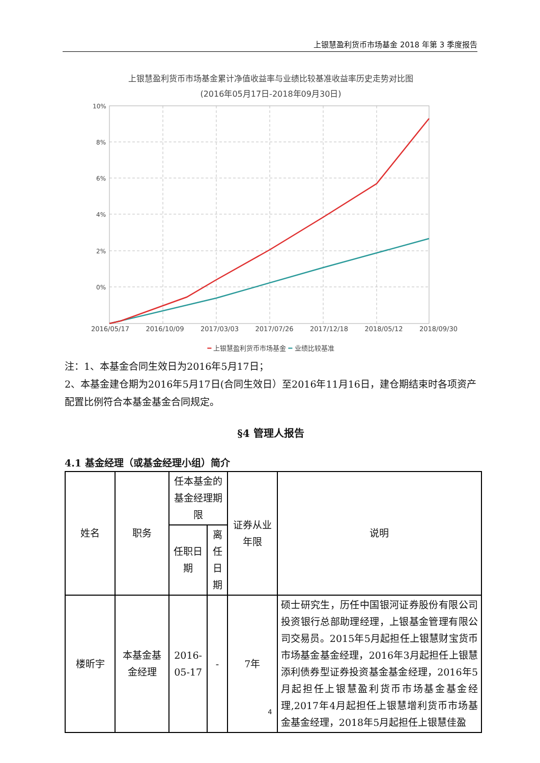上银慧盈利货币市场基金 2018 年第 3 季度报告
上银慧盈利货币市场基金累计净值收益率与业绩比较基准收益率历史走势对比图
(2016年05月17日-2018年09月30日)
10%
8%
6%
4%
2%
0%
2016/05/17 2016/10/09 2017/03/03 2017/07/26 2017/12/18 2018/05/12 2018/09/30
━ 上银慧盈利货币市场基金 ━ 业绩比较基准
注：1、本基金合同生效日为2016年5月17日；
2、本基金建仓期为2016年5月17日(合同生效日）至2016年11月16日，建仓期结束时各项资产配置比例符合本基金基金合同规定。
§4 管理人报告
4.1 基金经理（或基金经理小组）简介
| 姓名 | 职务 | 任本基金的基金经理期限 | | 证券从业年限 | 说明 |
| --- | --- | --- | --- | --- | --- |
| | | 任职日期 | 离任日期 | | |
| 楼昕宇 | 本基金基金经理 | 2016-05-17 | - | 7年 | 硕士研究生，历任中国银河证券股份有限公司投资银行总部助理经理，上银基金管理有限公司交易员。2015年5月起担任上银慧财宝货币市场基金基金经理，2016年3月起担任上银慧添利债券型证券投资基金基金经理，2016年5月起担任上银慧盈利货币市场基金基金经理,2017年4月起担任上银慧增利货币市场基金基金经理，2018年5月起担任上银慧佳盈 |
4